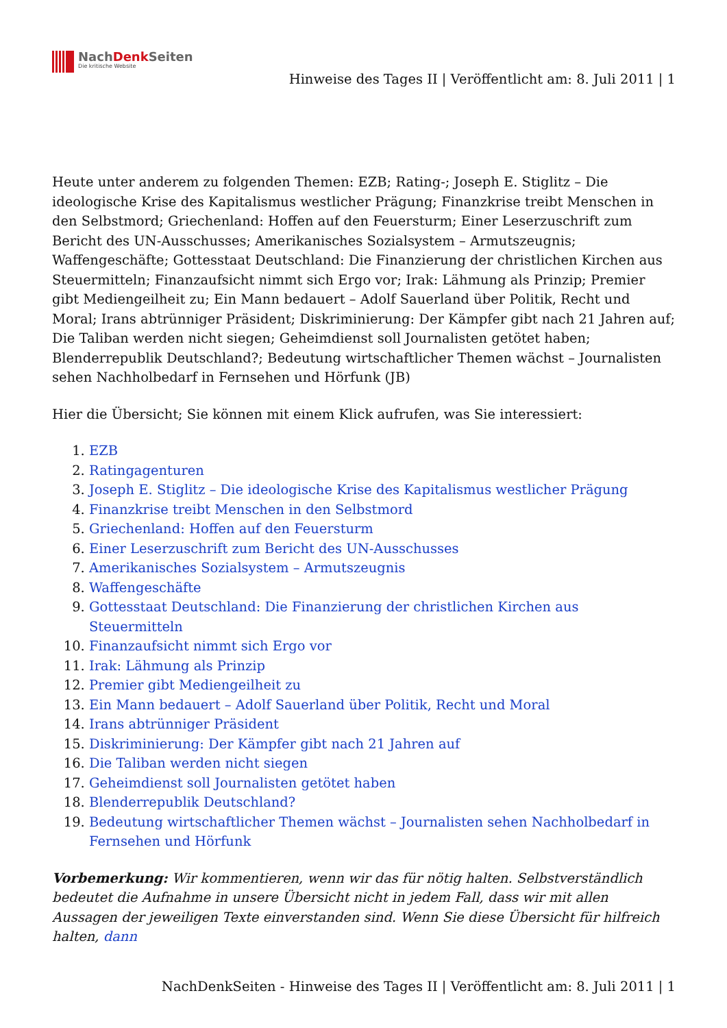NachDenk Seiten
Die kritische Website
Hinweise des Tages II | Veröffentlicht am: 8. Juli 2011 | 1
Heute unter anderem zu folgenden Themen: EZB; Rating-; Joseph E. Stiglitz – Die ideologische Krise des Kapitalismus westlicher Prägung; Finanzkrise treibt Menschen in den Selbstmord; Griechenland: Hoffen auf den Feuersturm; Einer Leserzuschrift zum Bericht des UN-Ausschusses; Amerikanisches Sozialsystem – Armutszeugnis; Waffengeschäfte; Gottesstaat Deutschland: Die Finanzierung der christlichen Kirchen aus Steuermitteln; Finanzaufsicht nimmt sich Ergo vor; Irak: Lähmung als Prinzip; Premier gibt Mediengeilheit zu; Ein Mann bedauert – Adolf Sauerland über Politik, Recht und Moral; Irans abtrünniger Präsident; Diskriminierung: Der Kämpfer gibt nach 21 Jahren auf; Die Taliban werden nicht siegen; Geheimdienst soll Journalisten getötet haben; Blenderrepublik Deutschland?; Bedeutung wirtschaftlicher Themen wächst – Journalisten sehen Nachholbedarf in Fernsehen und Hörfunk (JB)
Hier die Übersicht; Sie können mit einem Klick aufrufen, was Sie interessiert:
1. EZB
2. Ratingagenturen
3. Joseph E. Stiglitz – Die ideologische Krise des Kapitalismus westlicher Prägung
4. Finanzkrise treibt Menschen in den Selbstmord
5. Griechenland: Hoffen auf den Feuersturm
6. Einer Leserzuschrift zum Bericht des UN-Ausschusses
7. Amerikanisches Sozialsystem – Armutszeugnis
8. Waffengeschäfte
9. Gottesstaat Deutschland: Die Finanzierung der christlichen Kirchen aus Steuermitteln
10. Finanzaufsicht nimmt sich Ergo vor
11. Irak: Lähmung als Prinzip
12. Premier gibt Mediengeilheit zu
13. Ein Mann bedauert – Adolf Sauerland über Politik, Recht und Moral
14. Irans abtrünniger Präsident
15. Diskriminierung: Der Kämpfer gibt nach 21 Jahren auf
16. Die Taliban werden nicht siegen
17. Geheimdienst soll Journalisten getötet haben
18. Blenderrepublik Deutschland?
19. Bedeutung wirtschaftlicher Themen wächst – Journalisten sehen Nachholbedarf in Fernsehen und Hörfunk
Vorbemerkung: Wir kommentieren, wenn wir das für nötig halten. Selbstverständlich bedeutet die Aufnahme in unsere Übersicht nicht in jedem Fall, dass wir mit allen Aussagen der jeweiligen Texte einverstanden sind. Wenn Sie diese Übersicht für hilfreich halten, dann
NachDenkSeiten - Hinweise des Tages II | Veröffentlicht am: 8. Juli 2011 | 1